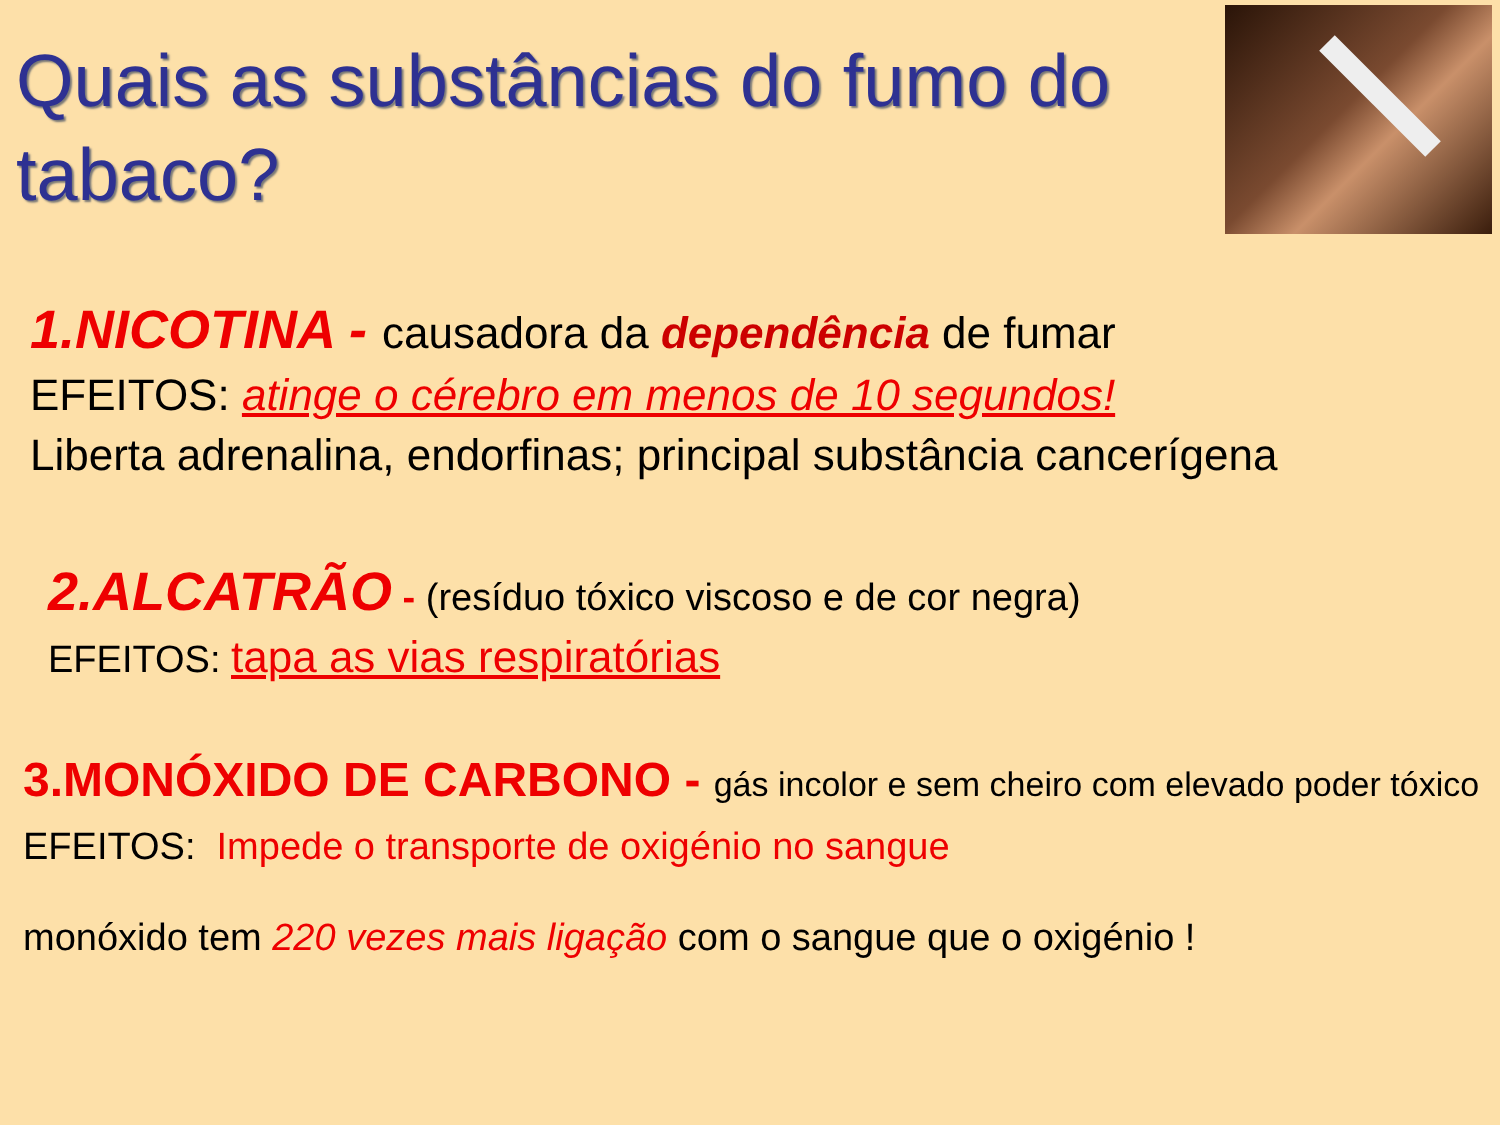Quais as substâncias do fumo do tabaco?
1.NICOTINA - causadora da dependência de fumar
EFEITOS: atinge o cérebro em menos de 10 segundos!
Liberta adrenalina, endorfinas; principal substância cancerígena
2.ALCATRÃO - (resíduo tóxico viscoso e de cor negra)
EFEITOS: tapa as vias respiratórias
3.MONÓXIDO DE CARBONO - gás incolor e sem cheiro com elevado poder tóxico
EFEITOS: Impede o transporte de oxigénio no sangue
monóxido tem 220 vezes mais ligação com o sangue que o oxigénio !